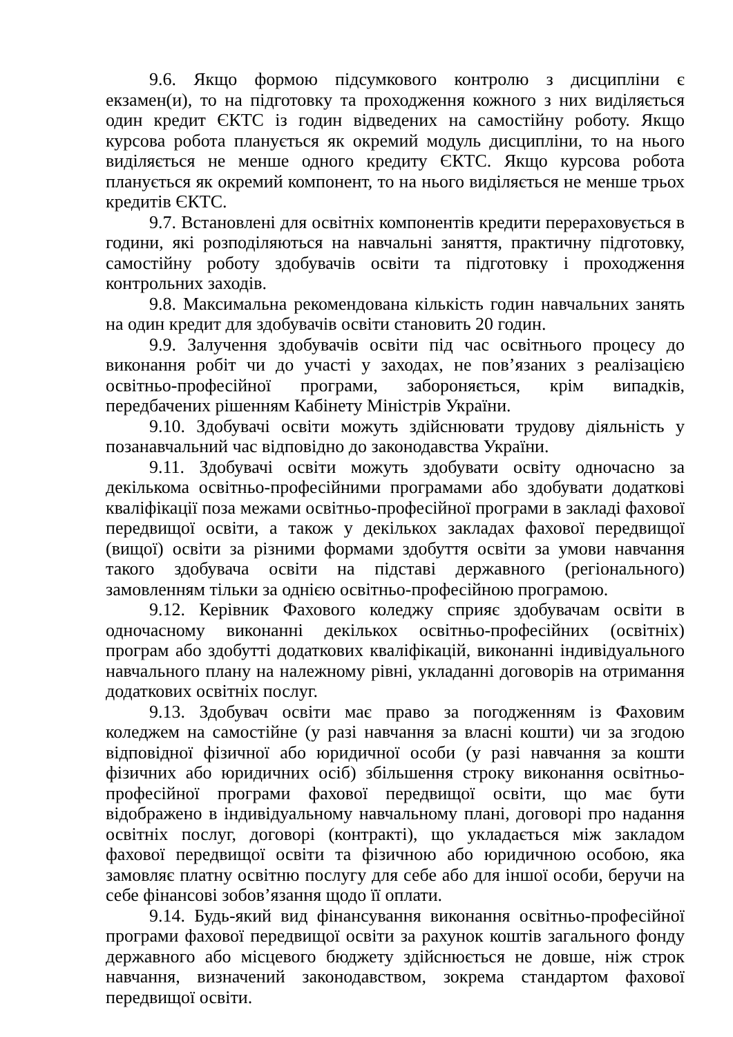9.6. Якщо формою підсумкового контролю з дисципліни є екзамен(и), то на підготовку та проходження кожного з них виділяється один кредит ЄКТС із годин відведених на самостійну роботу. Якщо курсова робота планується як окремий модуль дисципліни, то на нього виділяється не менше одного кредиту ЄКТС. Якщо курсова робота планується як окремий компонент, то на нього виділяється не менше трьох кредитів ЄКТС.
9.7. Встановлені для освітніх компонентів кредити перераховується в години, які розподіляються на навчальні заняття, практичну підготовку, самостійну роботу здобувачів освіти та підготовку і проходження контрольних заходів.
9.8. Максимальна рекомендована кількість годин навчальних занять на один кредит для здобувачів освіти становить 20 годин.
9.9. Залучення здобувачів освіти під час освітнього процесу до виконання робіт чи до участі у заходах, не пов’язаних з реалізацією освітньо-професійної програми, забороняється, крім випадків, передбачених рішенням Кабінету Міністрів України.
9.10. Здобувачі освіти можуть здійснювати трудову діяльність у позанавчальний час відповідно до законодавства України.
9.11. Здобувачі освіти можуть здобувати освіту одночасно за декількома освітньо-професійними програмами або здобувати додаткові кваліфікації поза межами освітньо-професійної програми в закладі фахової передвищої освіти, а також у декількох закладах фахової передвищої (вищої) освіти за різними формами здобуття освіти за умови навчання такого здобувача освіти на підставі державного (регіонального) замовленням тільки за однією освітньо-професійною програмою.
9.12. Керівник Фахового коледжу сприяє здобувачам освіти в одночасному виконанні декількох освітньо-професійних (освітніх) програм або здобутті додаткових кваліфікацій, виконанні індивідуального навчального плану на належному рівні, укладанні договорів на отримання додаткових освітніх послуг.
9.13. Здобувач освіти має право за погодженням із Фаховим коледжем на самостійне (у разі навчання за власні кошти) чи за згодою відповідної фізичної або юридичної особи (у разі навчання за кошти фізичних або юридичних осіб) збільшення строку виконання освітньо-професійної програми фахової передвищої освіти, що має бути відображено в індивідуальному навчальному плані, договорі про надання освітніх послуг, договорі (контракті), що укладається між закладом фахової передвищої освіти та фізичною або юридичною особою, яка замовляє платну освітню послугу для себе або для іншої особи, беручи на себе фінансові зобов’язання щодо її оплати.
9.14. Будь-який вид фінансування виконання освітньо-професійної програми фахової передвищої освіти за рахунок коштів загального фонду державного або місцевого бюджету здійснюється не довше, ніж строк навчання, визначений законодавством, зокрема стандартом фахової передвищої освіти.